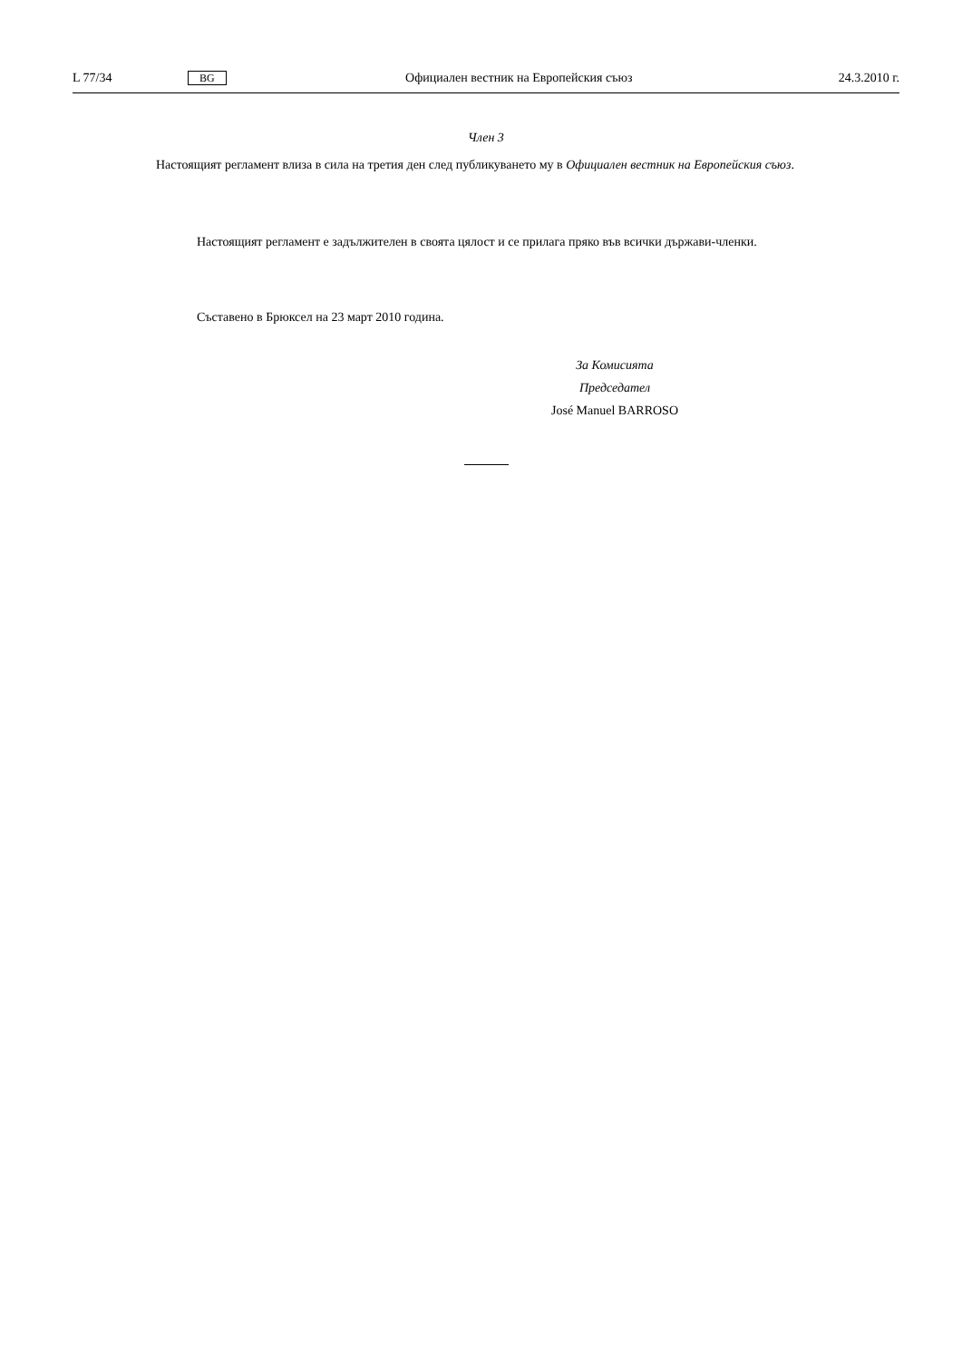L 77/34 BG Официален вестник на Европейския съюз 24.3.2010 г.
Член 3
Настоящият регламент влиза в сила на третия ден след публикуването му в Официален вестник на Европейския съюз.
Настоящият регламент е задължителен в своята цялост и се прилага пряко във всички държави-членки.
Съставено в Брюксел на 23 март 2010 година.
За Комисията
Председател
José Manuel BARROSO